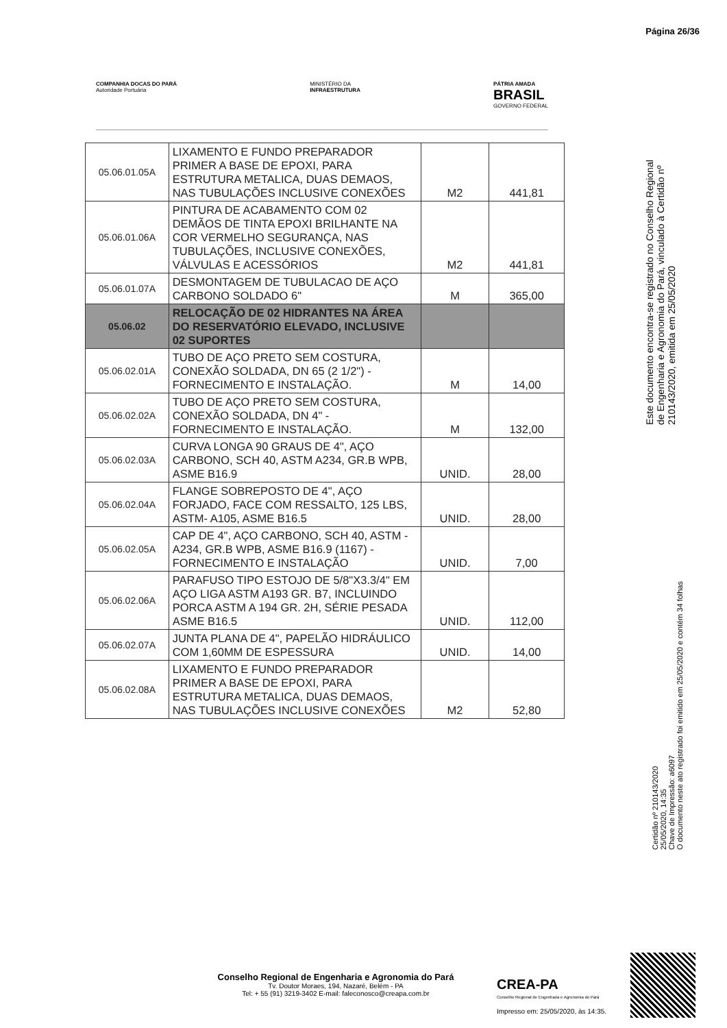Página 26/36
COMPANHIA DOCAS DO PARÁ
Autoridade Portuária
MINISTÉRIO DA
INFRAESTRUTURA
PÁTRIA AMADA
BRASIL
GOVERNO FEDERAL
| 05.06.01.05A | LIXAMENTO E FUNDO PREPARADOR PRIMER A BASE DE EPOXI, PARA ESTRUTURA METALICA, DUAS DEMAOS, NAS TUBULAÇÕES INCLUSIVE CONEXÕES | M2 | 441,81 |
| 05.06.01.06A | PINTURA DE ACABAMENTO COM 02 DEMÃOS DE TINTA EPOXI BRILHANTE NA COR VERMELHO SEGURANÇA, NAS TUBULAÇÕES, INCLUSIVE CONEXÕES, VÁLVULAS E ACESSÓRIOS | M2 | 441,81 |
| 05.06.01.07A | DESMONTAGEM DE TUBULACAO DE AÇO CARBONO SOLDADO 6" | M | 365,00 |
| 05.06.02 | RELOCAÇÃO DE 02 HIDRANTES NA ÁREA DO RESERVATÓRIO ELEVADO, INCLUSIVE 02 SUPORTES | | |
| 05.06.02.01A | TUBO DE AÇO PRETO SEM COSTURA, CONEXÃO SOLDADA, DN 65 (2 1/2") - FORNECIMENTO E INSTALAÇÃO. | M | 14,00 |
| 05.06.02.02A | TUBO DE AÇO PRETO SEM COSTURA, CONEXÃO SOLDADA, DN 4" - FORNECIMENTO E INSTALAÇÃO. | M | 132,00 |
| 05.06.02.03A | CURVA LONGA 90 GRAUS DE 4", AÇO CARBONO, SCH 40, ASTM A234, GR.B WPB, ASME B16.9 | UNID. | 28,00 |
| 05.06.02.04A | FLANGE SOBREPOSTO DE 4", AÇO FORJADO, FACE COM RESSALTO, 125 LBS, ASTM- A105, ASME B16.5 | UNID. | 28,00 |
| 05.06.02.05A | CAP DE 4", AÇO CARBONO, SCH 40, ASTM - A234, GR.B WPB, ASME B16.9 (1167) - FORNECIMENTO E INSTALAÇÃO | UNID. | 7,00 |
| 05.06.02.06A | PARAFUSO TIPO ESTOJO DE 5/8"X3.3/4" EM AÇO LIGA ASTM A193 GR. B7, INCLUINDO PORCA ASTM A 194 GR. 2H, SÉRIE PESADA ASME B16.5 | UNID. | 112,00 |
| 05.06.02.07A | JUNTA PLANA DE 4", PAPELÃO HIDRÁULICO COM 1,60MM DE ESPESSURA | UNID. | 14,00 |
| 05.06.02.08A | LIXAMENTO E FUNDO PREPARADOR PRIMER A BASE DE EPOXI, PARA ESTRUTURA METALICA, DUAS DEMAOS, NAS TUBULAÇÕES INCLUSIVE CONEXÕES | M2 | 52,80 |
Este documento encontra-se registrado no Conselho Regional de Engenharia e Agronomia do Pará, vinculado à Certidão nº 210143/2020, emitida em 25/05/2020
Certidão nº 210143/2020
25/05/2020, 14:35
Chave de Impressão: a6097
O documento neste ato registrado foi emitido em 25/05/2020 e contém 34 folhas
Conselho Regional de Engenharia e Agronomia do Pará
Tv. Doutor Moraes, 194, Nazaré, Belém - PA
Tel: + 55 (91) 3219-3402 E-mail: faleconosco@creapa.com.br
CREA-PA
Conselho Regional de Engenharia e Agronomia do Pará
Impresso em: 25/05/2020, às 14:35.